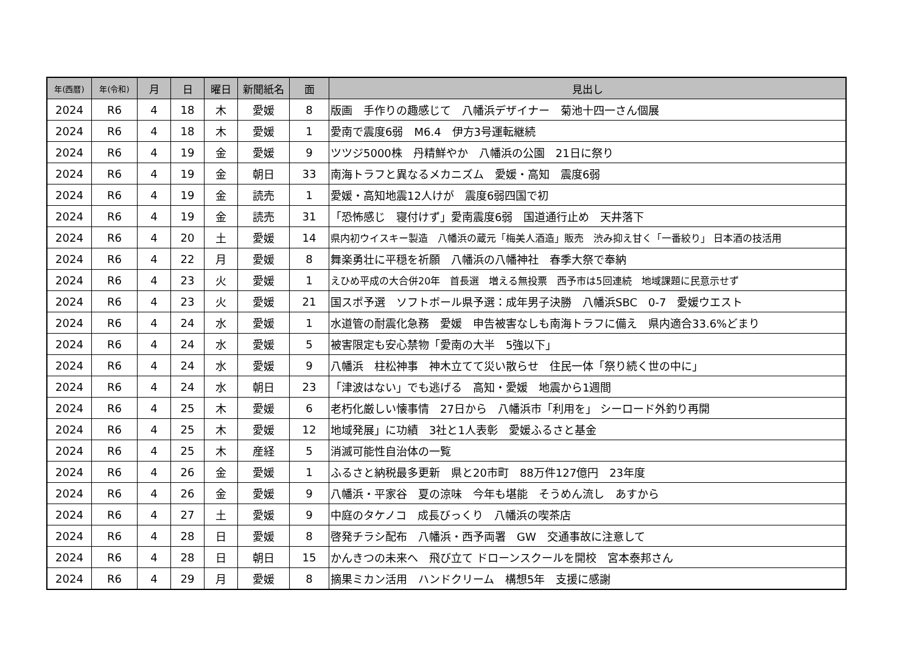| 年(西暦) | 年(令和) | 月 | 日 | 曜日 | 新聞紙名 | 面 | 見出し |
| --- | --- | --- | --- | --- | --- | --- | --- |
| 2024 | R6 | 4 | 18 | 木 | 愛媛 | 8 | 版画 手作りの趣感じて 八幡浜デザイナー 菊池十四一さん個展 |
| 2024 | R6 | 4 | 18 | 木 | 愛媛 | 1 | 愛南で震度6弱 M6.4 伊方3号運転継続 |
| 2024 | R6 | 4 | 19 | 金 | 愛媛 | 9 | ツツジ5000株 丹精鮮やか 八幡浜の公園 21日に祭り |
| 2024 | R6 | 4 | 19 | 金 | 朝日 | 33 | 南海トラフと異なるメカニズム 愛媛・高知 震度6弱 |
| 2024 | R6 | 4 | 19 | 金 | 読売 | 1 | 愛媛・高知地震12人けが 震度6弱四国で初 |
| 2024 | R6 | 4 | 19 | 金 | 読売 | 31 | 「恐怖感じ 寝付けず」愛南震度6弱 国道通行止め 天井落下 |
| 2024 | R6 | 4 | 20 | 土 | 愛媛 | 14 | 県内初ウイスキー製造 八幡浜の蔵元「梅美人酒造」販売 渋み抑え甘く「一番絞り」 日本酒の技活用 |
| 2024 | R6 | 4 | 22 | 月 | 愛媛 | 8 | 舞楽勇壮に平穏を祈願 八幡浜の八幡神社 春季大祭で奉納 |
| 2024 | R6 | 4 | 23 | 火 | 愛媛 | 1 | えひめ平成の大合併20年 首長選 増える無投票 西予市は5回連続 地域課題に民意示せず |
| 2024 | R6 | 4 | 23 | 火 | 愛媛 | 21 | 国スポ予選 ソフトボール県予選：成年男子決勝 八幡浜SBC 0-7 愛媛ウエスト |
| 2024 | R6 | 4 | 24 | 水 | 愛媛 | 1 | 水道管の耐震化急務 愛媛 申告被害なしも南海トラフに備え 県内適合33.6%どまり |
| 2024 | R6 | 4 | 24 | 水 | 愛媛 | 5 | 被害限定も安心禁物「愛南の大半 5強以下」 |
| 2024 | R6 | 4 | 24 | 水 | 愛媛 | 9 | 八幡浜 柱松神事 神木立てて災い散らせ 住民一体「祭り続く世の中に」 |
| 2024 | R6 | 4 | 24 | 水 | 朝日 | 23 | 「津波はない」でも逃げる 高知・愛媛 地震から1週間 |
| 2024 | R6 | 4 | 25 | 木 | 愛媛 | 6 | 老朽化厳しい懐事情 27日から 八幡浜市「利用を」 シーロード外釣り再開 |
| 2024 | R6 | 4 | 25 | 木 | 愛媛 | 12 | 地域発展」に功績 3社と1人表彰 愛媛ふるさと基金 |
| 2024 | R6 | 4 | 25 | 木 | 産経 | 5 | 消滅可能性自治体の一覧 |
| 2024 | R6 | 4 | 26 | 金 | 愛媛 | 1 | ふるさと納税最多更新 県と20市町 88万件127億円 23年度 |
| 2024 | R6 | 4 | 26 | 金 | 愛媛 | 9 | 八幡浜・平家谷 夏の涼味 今年も堪能 そうめん流し あすから |
| 2024 | R6 | 4 | 27 | 土 | 愛媛 | 9 | 中庭のタケノコ 成長びっくり 八幡浜の喫茶店 |
| 2024 | R6 | 4 | 28 | 日 | 愛媛 | 8 | 啓発チラシ配布 八幡浜・西予両署 GW 交通事故に注意して |
| 2024 | R6 | 4 | 28 | 日 | 朝日 | 15 | かんきつの未来へ 飛び立て ドローンスクールを開校 宮本泰邦さん |
| 2024 | R6 | 4 | 29 | 月 | 愛媛 | 8 | 摘果ミカン活用 ハンドクリーム 構想5年 支援に感謝 |